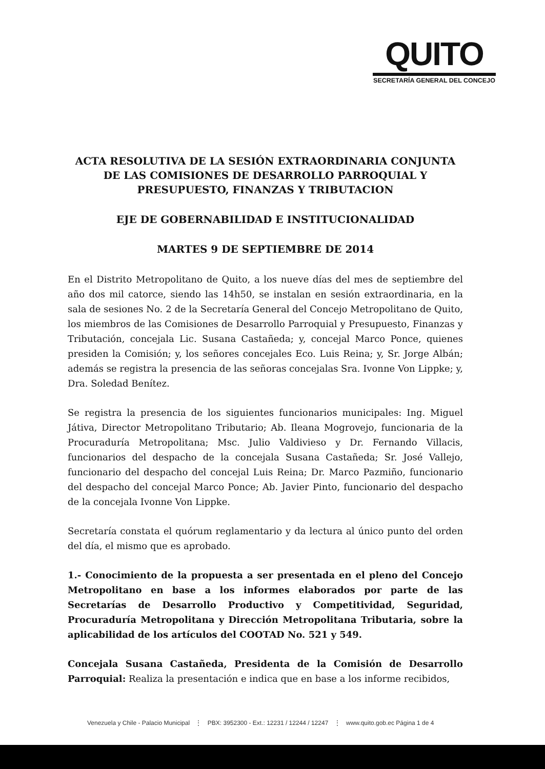QUITO
SECRETARÍA GENERAL DEL CONCEJO
ACTA RESOLUTIVA DE LA SESIÓN EXTRAORDINARIA CONJUNTA DE LAS COMISIONES DE DESARROLLO PARROQUIAL Y PRESUPUESTO, FINANZAS Y TRIBUTACION
EJE DE GOBERNABILIDAD E INSTITUCIONALIDAD
MARTES 9 DE SEPTIEMBRE DE 2014
En el Distrito Metropolitano de Quito, a los nueve días del mes de septiembre del año dos mil catorce, siendo las 14h50, se instalan en sesión extraordinaria, en la sala de sesiones No. 2 de la Secretaría General del Concejo Metropolitano de Quito, los miembros de las Comisiones de Desarrollo Parroquial y Presupuesto, Finanzas y Tributación, concejala Lic. Susana Castañeda; y, concejal Marco Ponce, quienes presiden la Comisión; y, los señores concejales Eco. Luis Reina; y, Sr. Jorge Albán; además se registra la presencia de las señoras concejalas Sra. Ivonne Von Lippke; y, Dra. Soledad Benítez.
Se registra la presencia de los siguientes funcionarios municipales: Ing. Miguel Játiva, Director Metropolitano Tributario; Ab. Ileana Mogrovejo, funcionaria de la Procuraduría Metropolitana; Msc. Julio Valdivieso y Dr. Fernando Villacis, funcionarios del despacho de la concejala Susana Castañeda; Sr. José Vallejo, funcionario del despacho del concejal Luis Reina; Dr. Marco Pazmiño, funcionario del despacho del concejal Marco Ponce; Ab. Javier Pinto, funcionario del despacho de la concejala Ivonne Von Lippke.
Secretaría constata el quórum reglamentario y da lectura al único punto del orden del día, el mismo que es aprobado.
1.- Conocimiento de la propuesta a ser presentada en el pleno del Concejo Metropolitano en base a los informes elaborados por parte de las Secretarías de Desarrollo Productivo y Competitividad, Seguridad, Procuraduría Metropolitana y Dirección Metropolitana Tributaria, sobre la aplicabilidad de los artículos del COOTAD No. 521 y 549.
Concejala Susana Castañeda, Presidenta de la Comisión de Desarrollo Parroquial: Realiza la presentación e indica que en base a los informe recibidos,
Venezuela y Chile - Palacio Municipal ⋮ PBX: 3952300 - Ext.: 12231 / 12244 / 12247 ⋮ www.quito.gob.ec Página 1 de 4